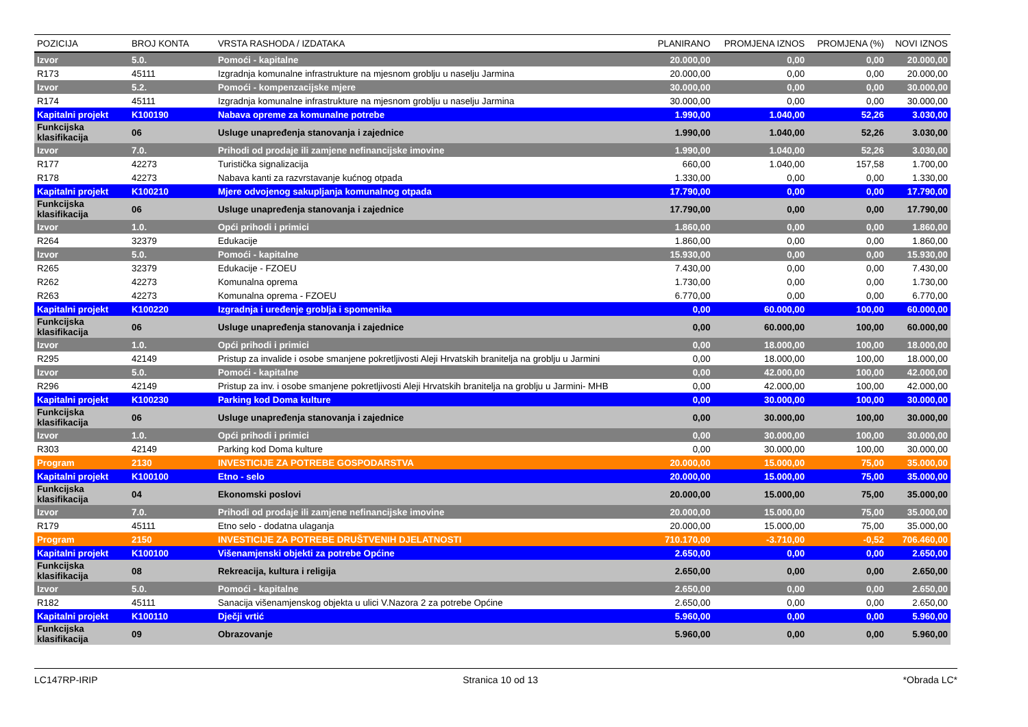| POZICIJA | BROJ KONTA | VRSTA RASHODA / IZDATAKA | PLANIRANO | PROMJENA IZNOS | PROMJENA (%) | NOVI IZNOS |
| --- | --- | --- | --- | --- | --- | --- |
| Izvor | 5.0. | Pomoći - kapitalne | 20.000,00 | 0,00 | 0,00 | 20.000,00 |
| R173 | 45111 | Izgradnja komunalne infrastrukture na mjesnom groblju u naselju Jarmina | 20.000,00 | 0,00 | 0,00 | 20.000,00 |
| Izvor | 5.2. | Pomoći - kompenzacijske mjere | 30.000,00 | 0,00 | 0,00 | 30.000,00 |
| R174 | 45111 | Izgradnja komunalne infrastrukture na mjesnom groblju u naselju Jarmina | 30.000,00 | 0,00 | 0,00 | 30.000,00 |
| Kapitalni projekt | K100190 | Nabava opreme za komunalne potrebe | 1.990,00 | 1.040,00 | 52,26 | 3.030,00 |
| Funkcijska klasifikacija | 06 | Usluge unapređenja stanovanja i zajednice | 1.990,00 | 1.040,00 | 52,26 | 3.030,00 |
| Izvor | 7.0. | Prihodi od prodaje ili zamjene nefinancijske imovine | 1.990,00 | 1.040,00 | 52,26 | 3.030,00 |
| R177 | 42273 | Turistička signalizacija | 660,00 | 1.040,00 | 157,58 | 1.700,00 |
| R178 | 42273 | Nabava kanti za razvrstavanje kućnog otpada | 1.330,00 | 0,00 | 0,00 | 1.330,00 |
| Kapitalni projekt | K100210 | Mjere odvojenog sakupljanja komunalnog otpada | 17.790,00 | 0,00 | 0,00 | 17.790,00 |
| Funkcijska klasifikacija | 06 | Usluge unapređenja stanovanja i zajednice | 17.790,00 | 0,00 | 0,00 | 17.790,00 |
| Izvor | 1.0. | Opći prihodi i primici | 1.860,00 | 0,00 | 0,00 | 1.860,00 |
| R264 | 32379 | Edukacije | 1.860,00 | 0,00 | 0,00 | 1.860,00 |
| Izvor | 5.0. | Pomoći - kapitalne | 15.930,00 | 0,00 | 0,00 | 15.930,00 |
| R265 | 32379 | Edukacije - FZOEU | 7.430,00 | 0,00 | 0,00 | 7.430,00 |
| R262 | 42273 | Komunalna oprema | 1.730,00 | 0,00 | 0,00 | 1.730,00 |
| R263 | 42273 | Komunalna oprema - FZOEU | 6.770,00 | 0,00 | 0,00 | 6.770,00 |
| Kapitalni projekt | K100220 | Izgradnja i uređenje groblja i spomenika | 0,00 | 60.000,00 | 100,00 | 60.000,00 |
| Funkcijska klasifikacija | 06 | Usluge unapređenja stanovanja i zajednice | 0,00 | 60.000,00 | 100,00 | 60.000,00 |
| Izvor | 1.0. | Opći prihodi i primici | 0,00 | 18.000,00 | 100,00 | 18.000,00 |
| R295 | 42149 | Pristup za invalide i osobe smanjene pokretljivosti Aleji Hrvatskih branitelja na groblju u Jarmini | 0,00 | 18.000,00 | 100,00 | 18.000,00 |
| Izvor | 5.0. | Pomoći - kapitalne | 0,00 | 42.000,00 | 100,00 | 42.000,00 |
| R296 | 42149 | Pristup za inv. i osobe smanjene pokretljivosti Aleji Hrvatskih branitelja na groblju u Jarmini- MHB | 0,00 | 42.000,00 | 100,00 | 42.000,00 |
| Kapitalni projekt | K100230 | Parking kod Doma kulture | 0,00 | 30.000,00 | 100,00 | 30.000,00 |
| Funkcijska klasifikacija | 06 | Usluge unapređenja stanovanja i zajednice | 0,00 | 30.000,00 | 100,00 | 30.000,00 |
| Izvor | 1.0. | Opći prihodi i primici | 0,00 | 30.000,00 | 100,00 | 30.000,00 |
| R303 | 42149 | Parking kod Doma kulture | 0,00 | 30.000,00 | 100,00 | 30.000,00 |
| Program | 2130 | INVESTICIJE ZA POTREBE GOSPODARSTVA | 20.000,00 | 15.000,00 | 75,00 | 35.000,00 |
| Kapitalni projekt | K100100 | Etno - selo | 20.000,00 | 15.000,00 | 75,00 | 35.000,00 |
| Funkcijska klasifikacija | 04 | Ekonomski poslovi | 20.000,00 | 15.000,00 | 75,00 | 35.000,00 |
| Izvor | 7.0. | Prihodi od prodaje ili zamjene nefinancijske imovine | 20.000,00 | 15.000,00 | 75,00 | 35.000,00 |
| R179 | 45111 | Etno selo - dodatna ulaganja | 20.000,00 | 15.000,00 | 75,00 | 35.000,00 |
| Program | 2150 | INVESTICIJE ZA POTREBE DRUŠTVENIH DJELATNOSTI | 710.170,00 | -3.710,00 | -0,52 | 706.460,00 |
| Kapitalni projekt | K100100 | Višenamjenski objekti za potrebe Općine | 2.650,00 | 0,00 | 0,00 | 2.650,00 |
| Funkcijska klasifikacija | 08 | Rekreacija, kultura i religija | 2.650,00 | 0,00 | 0,00 | 2.650,00 |
| Izvor | 5.0. | Pomoći - kapitalne | 2.650,00 | 0,00 | 0,00 | 2.650,00 |
| R182 | 45111 | Sanacija višenamjenskog objekta u ulici V.Nazora 2 za potrebe Općine | 2.650,00 | 0,00 | 0,00 | 2.650,00 |
| Kapitalni projekt | K100110 | Dječji vrtić | 5.960,00 | 0,00 | 0,00 | 5.960,00 |
| Funkcijska klasifikacija | 09 | Obrazovanje | 5.960,00 | 0,00 | 0,00 | 5.960,00 |
LC147RP-IRIP Stranica 10 od 13 *Obrada LC*